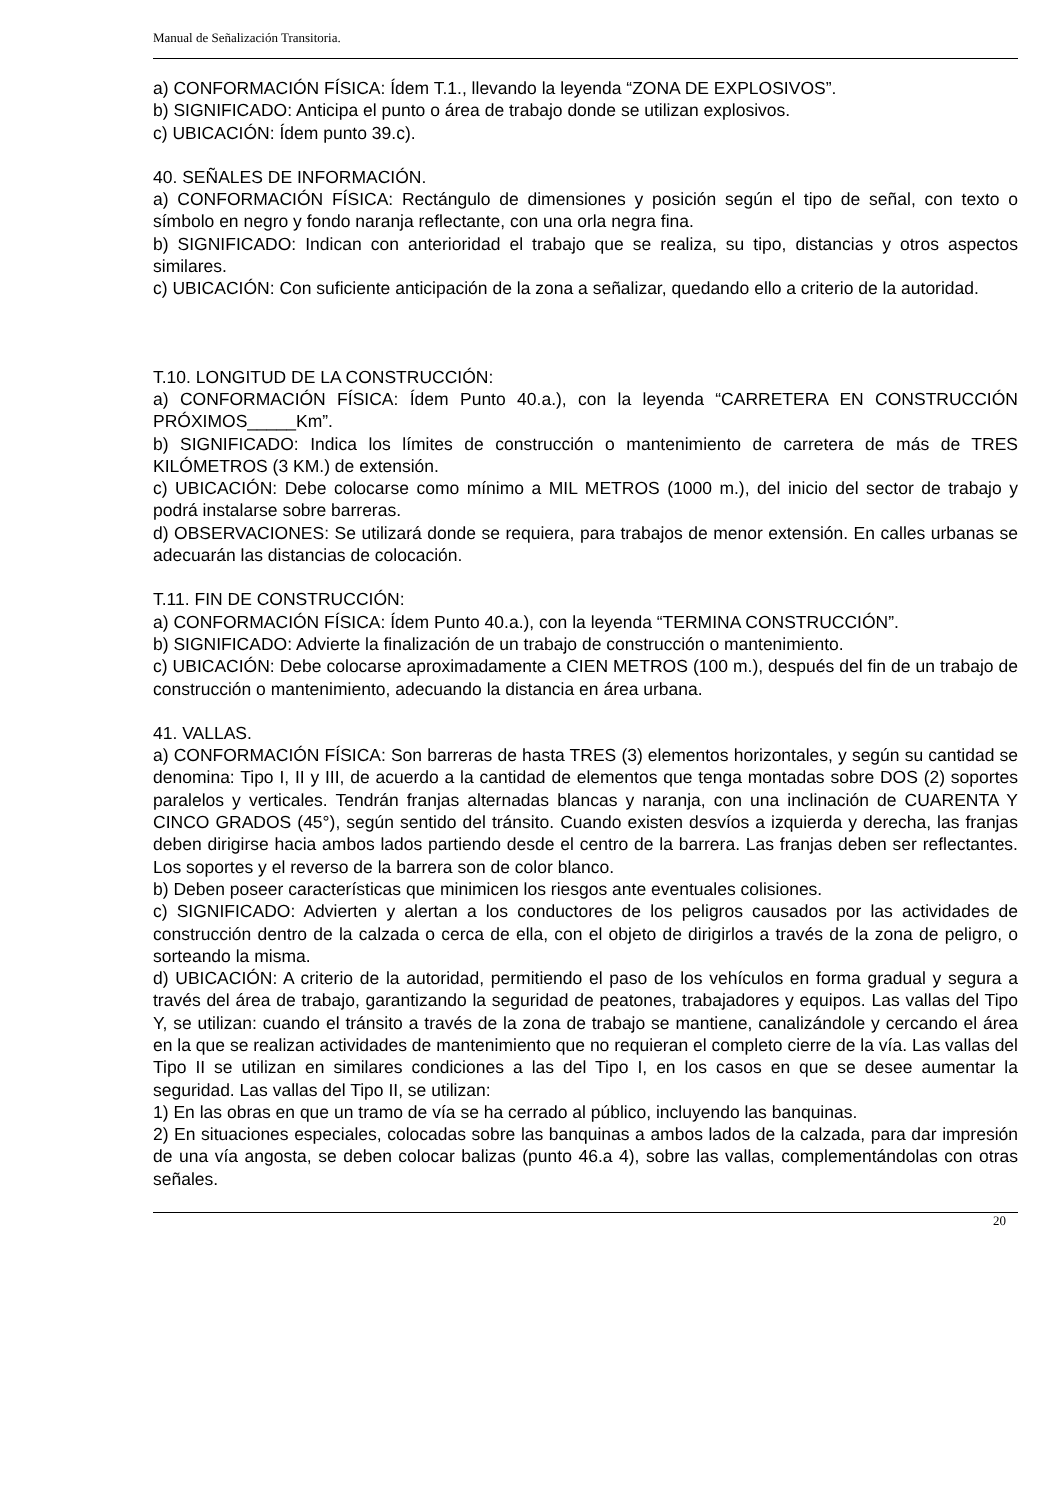Manual de Señalización Transitoria.
a) CONFORMACIÓN FÍSICA: Ídem T.1., llevando la leyenda “ZONA DE EXPLOSIVOS”.
b) SIGNIFICADO: Anticipa el punto o área de trabajo donde se utilizan explosivos.
c) UBICACIÓN: Ídem punto 39.c).
40. SEÑALES DE INFORMACIÓN.
a) CONFORMACIÓN FÍSICA: Rectángulo de dimensiones y posición según el tipo de señal, con texto o símbolo en negro y fondo naranja reflectante, con una orla negra fina.
b) SIGNIFICADO: Indican con anterioridad el trabajo que se realiza, su tipo, distancias y otros aspectos similares.
c) UBICACIÓN: Con suficiente anticipación de la zona a señalizar, quedando ello a criterio de la autoridad.
T.10. LONGITUD DE LA CONSTRUCCIÓN:
a) CONFORMACIÓN FÍSICA: Ídem Punto 40.a.), con la leyenda “CARRETERA EN CONSTRUCCIÓN PRÓXIMOS_____Km”.
b) SIGNIFICADO: Indica los límites de construcción o mantenimiento de carretera de más de TRES KILÓMETROS (3 KM.) de extensión.
c) UBICACIÓN: Debe colocarse como mínimo a MIL METROS (1000 m.), del inicio del sector de trabajo y podrá instalarse sobre barreras.
d) OBSERVACIONES: Se utilizará donde se requiera, para trabajos de menor extensión. En calles urbanas se adecuarán las distancias de colocación.
T.11. FIN DE CONSTRUCCIÓN:
a) CONFORMACIÓN FÍSICA: Ídem Punto 40.a.), con la leyenda “TERMINA CONSTRUCCIÓN”.
b) SIGNIFICADO: Advierte la finalización de un trabajo de construcción o mantenimiento.
c) UBICACIÓN: Debe colocarse aproximadamente a CIEN METROS (100 m.), después del fin de un trabajo de construcción o mantenimiento, adecuando la distancia en área urbana.
41. VALLAS.
a) CONFORMACIÓN FÍSICA: Son barreras de hasta TRES (3) elementos horizontales, y según su cantidad se denomina: Tipo I, II y III, de acuerdo a la cantidad de elementos que tenga montadas sobre DOS (2) soportes paralelos y verticales. Tendrán franjas alternadas blancas y naranja, con una inclinación de CUARENTA Y CINCO GRADOS (45°), según sentido del tránsito. Cuando existen desvíos a izquierda y derecha, las franjas deben dirigirse hacia ambos lados partiendo desde el centro de la barrera. Las franjas deben ser reflectantes. Los soportes y el reverso de la barrera son de color blanco.
b) Deben poseer características que minimicen los riesgos ante eventuales colisiones.
c) SIGNIFICADO: Advierten y alertan a los conductores de los peligros causados por las actividades de construcción dentro de la calzada o cerca de ella, con el objeto de dirigirlos a través de la zona de peligro, o sorteando la misma.
d) UBICACIÓN: A criterio de la autoridad, permitiendo el paso de los vehículos en forma gradual y segura a través del área de trabajo, garantizando la seguridad de peatones, trabajadores y equipos. Las vallas del Tipo Y, se utilizan: cuando el tránsito a través de la zona de trabajo se mantiene, canalizándole y cercando el área en la que se realizan actividades de mantenimiento que no requieran el completo cierre de la vía. Las vallas del Tipo II se utilizan en similares condiciones a las del Tipo I, en los casos en que se desee aumentar la seguridad. Las vallas del Tipo II, se utilizan:
1) En las obras en que un tramo de vía se ha cerrado al público, incluyendo las banquinas.
2) En situaciones especiales, colocadas sobre las banquinas a ambos lados de la calzada, para dar impresión de una vía angosta, se deben colocar balizas (punto 46.a 4), sobre las vallas, complementándolas con otras señales.
20